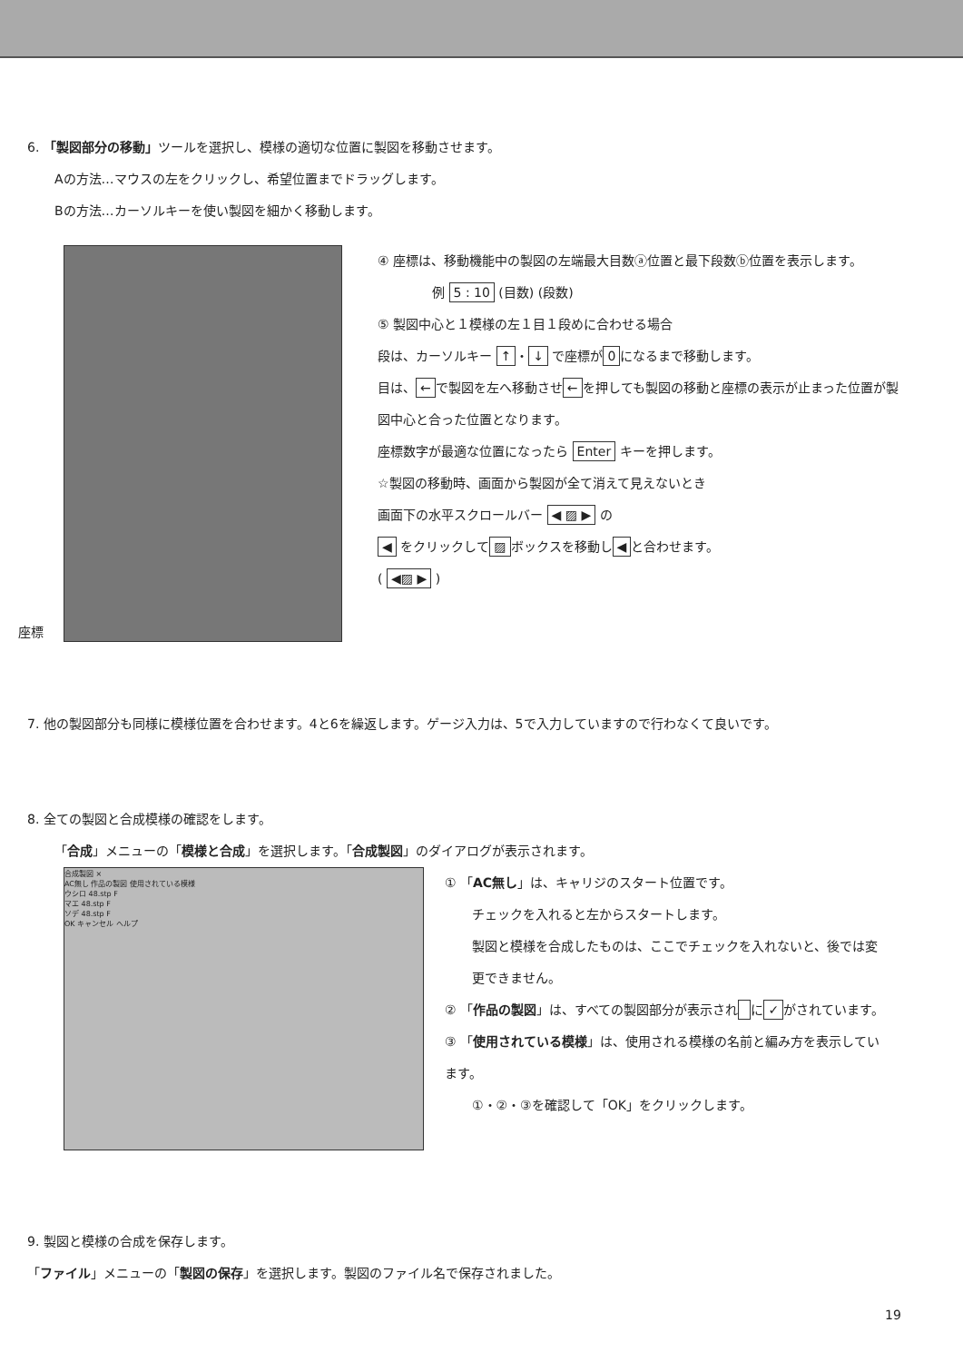6. 「製図部分の移動」ツールを選択し、模様の適切な位置に製図を移動させます。
Aの方法…マウスの左をクリックし、希望位置までドラッグします。
Bの方法…カーソルキーを使い製図を細かく移動します。
座標
④ 座標は、移動機能中の製図の左端最大目数ⓐ位置と最下段数ⓑ位置を表示します。
例 5 : 10 (目数) (段数)
⑤ 製図中心と１模様の左１目１段めに合わせる場合
段は、カーソルキー ↑ ・ ↓ で座標が 0 になるまで移動します。
目は、 ← で製図を左へ移動させ ← を押しても製図の移動と座標の表示が止まった位置が製図中心と合った位置となります。
座標数字が最適な位置になったら Enter キーを押します。
☆製図の移動時、画面から製図が全て消えて見えないとき
画面下の水平スクロールバー ◀ ▨ ▶ の
◀ をクリックして ▨ ボックスを移動し ◀ と合わせます。
( ◀▨ ▶ )
7. 他の製図部分も同様に模様位置を合わせます。4と6を繰返します。ゲージ入力は、5で入力していますので行わなくて良いです。
8. 全ての製図と合成模様の確認をします。
「合成」メニューの「模様と合成」を選択します。「合成製図」のダイアログが表示されます。
合成製図 ×
AC無し 作品の製図 使用されている模様
ウシロ 48.stp F
マエ 48.stp F
ソデ 48.stp F
OK キャンセル ヘルプ
① 「AC無し」は、キャリジのスタート位置です。
チェックを入れると左からスタートします。
製図と模様を合成したものは、ここでチェックを入れないと、後では変更できません。
② 「作品の製図」は、すべての製図部分が表示され に ✓ がされています。
③ 「使用されている模様」は、使用される模様の名前と編み方を表示しています。
①・②・③を確認して「OK」をクリックします。
9. 製図と模様の合成を保存します。
「ファイル」メニューの「製図の保存」を選択します。製図のファイル名で保存されました。
19